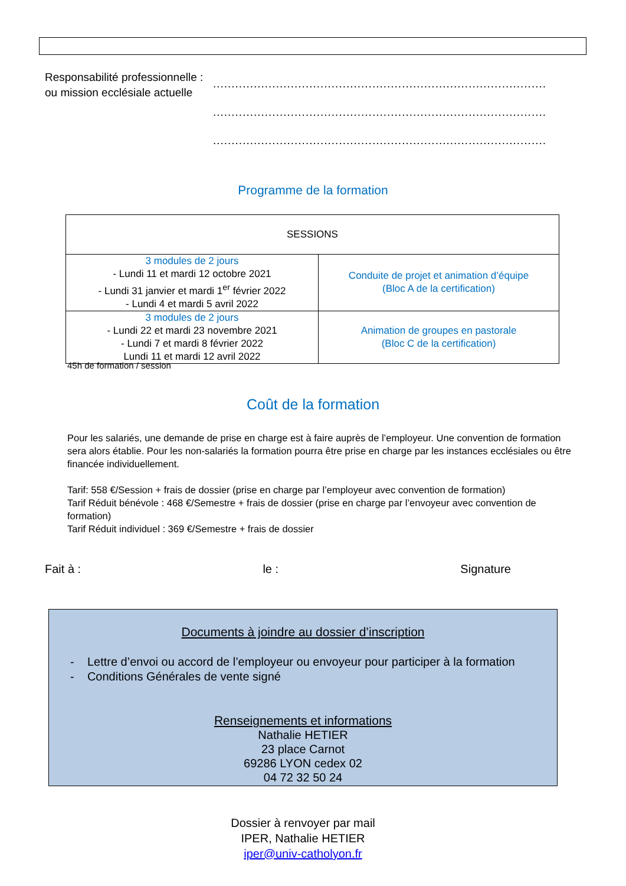Responsabilité professionnelle :
ou mission ecclésiale actuelle
..........................................................................................
..........................................................................................
..........................................................................................
Programme de la formation
| SESSIONS | |
| --- | --- |
| 3 modules de 2 jours - Lundi 11 et mardi 12 octobre 2021 - Lundi 31 janvier et mardi 1<sup>er</sup> février 2022 - Lundi 4 et mardi 5 avril 2022 | Conduite de projet et animation d’équipe (Bloc A de la certification) |
| 3 modules de 2 jours - Lundi 22 et mardi 23 novembre 2021 - Lundi 7 et mardi 8 février 2022 Lundi 11 et mardi 12 avril 2022 | Animation de groupes en pastorale (Bloc C de la certification) |
45h de formation / session
Coût de la formation
Pour les salariés, une demande de prise en charge est à faire auprès de l’employeur. Une convention de formation sera alors établie. Pour les non-salariés la formation pourra être prise en charge par les instances ecclésiales ou être financée individuellement.
Tarif: 558 €/Session + frais de dossier (prise en charge par l’employeur avec convention de formation)
Tarif Réduit bénévole : 468 €/Semestre + frais de dossier (prise en charge par l’envoyeur avec convention de formation)
Tarif Réduit individuel : 369 €/Semestre + frais de dossier
Fait à : le : Signature
Documents à joindre au dossier d’inscription
- Lettre d’envoi ou accord de l’employeur ou envoyeur pour participer à la formation
- Conditions Générales de vente signé
Renseignements et informations
Nathalie HETIER
23 place Carnot
69286 LYON cedex 02
04 72 32 50 24
Dossier à renvoyer par mail
IPER, Nathalie HETIER
iper@univ-catholyon.fr